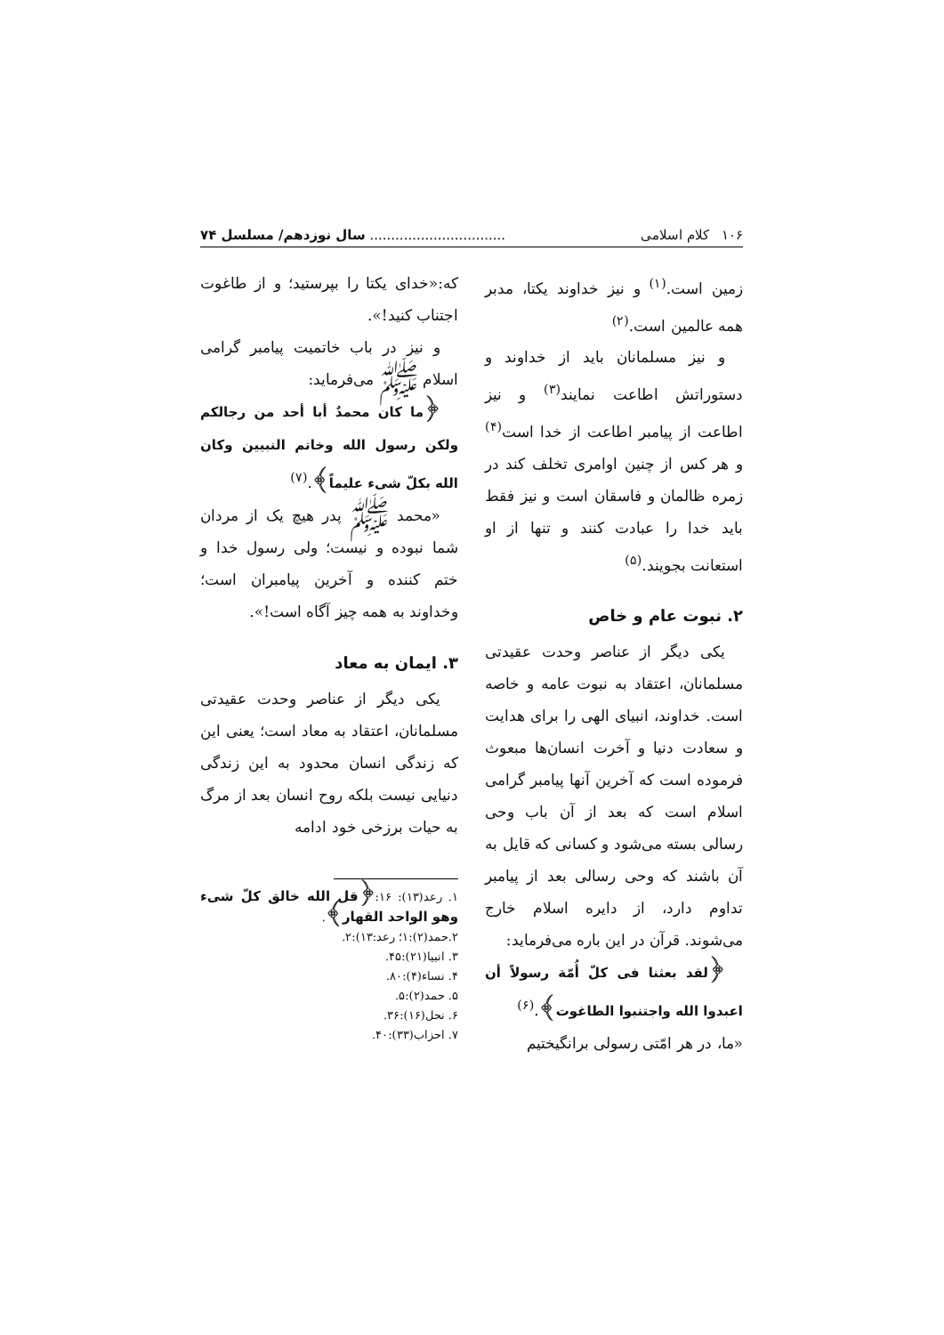۱۰۶ کلام اسلامی................................ سال نوزدهم/ مسلسل ۷۴
زمین است.<sup>(۱)</sup> و نیز خداوند یکتا، مدبر همه عالمین است.<sup>(۲)</sup>
و نیز مسلمانان باید از خداوند و دستوراتش اطاعت نمایند<sup>(۳)</sup> و نیز اطاعت از پیامبر اطاعت از خدا است<sup>(۴)</sup> و هر کس از چنین اوامری تخلف کند در زمره ظالمان و فاسقان است و نیز فقط باید خدا را عبادت کنند و تنها از او استعانت بجویند.<sup>(۵)</sup>
۲. نبوت عام و خاص
یکی دیگر از عناصر وحدت عقیدتی مسلمانان، اعتقاد به نبوت عامه و خاصه است. خداوند، انبیای الهی را برای هدایت و سعادت دنیا و آخرت انسان‌ها مبعوث فرموده است که آخرین آنها پیامبر گرامی اسلام است که بعد از آن باب وحی رسالی بسته می‌شود و کسانی که قایل به آن باشند که وحی رسالی بعد از پیامبر تداوم دارد، از دایره اسلام خارج می‌شوند. قرآن در این باره می‌فرماید:
﴿لقد بعثنا فی کلّ أُمّة رسولاً أن اعبدوا الله واجتنبوا الطاغوت﴾.<sup>(۶)</sup>
«ما، در هر امّتی رسولی برانگیختیم
که:«خدای یکتا را بپرستید؛ و از طاغوت اجتناب کنید!».
و نیز در باب خاتمیت پیامبر گرامی اسلام ﷺ می‌فرماید:
﴿ما کان محمدٌ أبا أحد من رجالکم ولکن رسول الله وخاتم النبیین وکان الله بکلّ شیء علیماً﴾.<sup>(۷)</sup>
«محمد ﷺ پدر هیچ یک از مردان شما نبوده و نیست؛ ولی رسول خدا و ختم کننده و آخرین پیامبران است؛ وخداوند به همه چیز آگاه است!».
۳. ایمان به معاد
یکی دیگر از عناصر وحدت عقیدتی مسلمانان، اعتقاد به معاد است؛ یعنی این که زندگی انسان محدود به این زندگی دنیایی نیست بلکه روح انسان بعد از مرگ به حیات برزخی خود ادامه
۱. رعد(۱۳): ۱۶:﴿قل الله خالق کلّ شیء وهو الواحد القهار﴾.
۲.حمد(۲):۱؛ رعد:۱۳):۲.
۳. انبیا(۲۱):۴۵.
۴. نساء(۴):۸۰.
۵. حمد(۲):۵.
۶. نحل(۱۶):۳۶.
۷. احزاب(۳۳):۴۰.